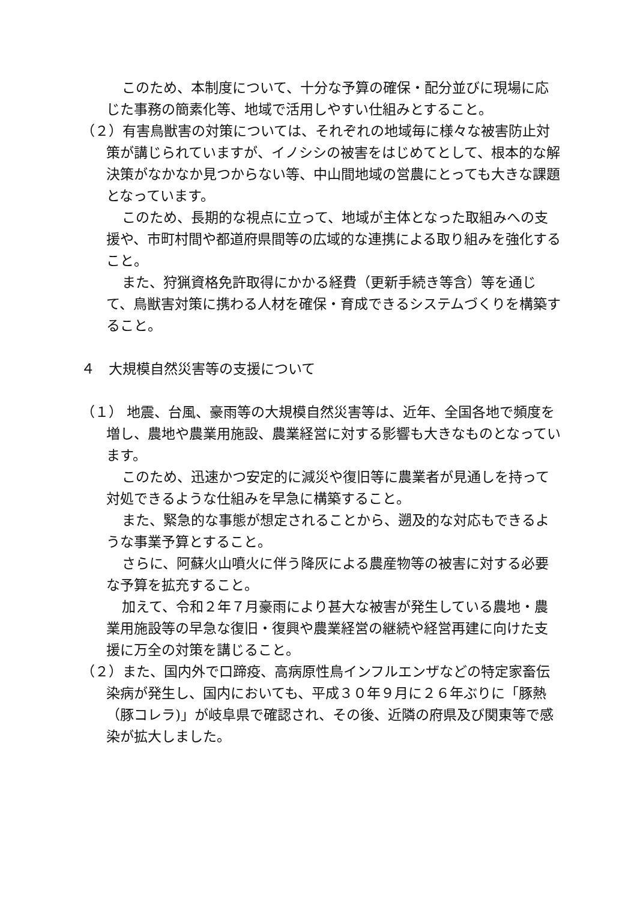このため、本制度について、十分な予算の確保・配分並びに現場に応じた事務の簡素化等、地域で活用しやすい仕組みとすること。
（２）有害鳥獣害の対策については、それぞれの地域毎に様々な被害防止対策が講じられていますが、イノシシの被害をはじめてとして、根本的な解決策がなかなか見つからない等、中山間地域の営農にとっても大きな課題となっています。
このため、長期的な視点に立って、地域が主体となった取組みへの支援や、市町村間や都道府県間等の広域的な連携による取り組みを強化すること。
また、狩猟資格免許取得にかかる経費（更新手続き等含）等を通じて、鳥獣害対策に携わる人材を確保・育成できるシステムづくりを構築すること。
４　大規模自然災害等の支援について
（１） 地震、台風、豪雨等の大規模自然災害等は、近年、全国各地で頻度を増し、農地や農業用施設、農業経営に対する影響も大きなものとなっています。
このため、迅速かつ安定的に減災や復旧等に農業者が見通しを持って対処できるような仕組みを早急に構築すること。
また、緊急的な事態が想定されることから、遡及的な対応もできるような事業予算とすること。
さらに、阿蘇火山噴火に伴う降灰による農産物等の被害に対する必要な予算を拡充すること。
加えて、令和２年７月豪雨により甚大な被害が発生している農地・農業用施設等の早急な復旧・復興や農業経営の継続や経営再建に向けた支援に万全の対策を講じること。
（２）また、国内外で口蹄疫、高病原性鳥インフルエンザなどの特定家畜伝染病が発生し、国内においても、平成３０年９月に２６年ぶりに「豚熱（豚コレラ)」が岐阜県で確認され、その後、近隣の府県及び関東等で感染が拡大しました。